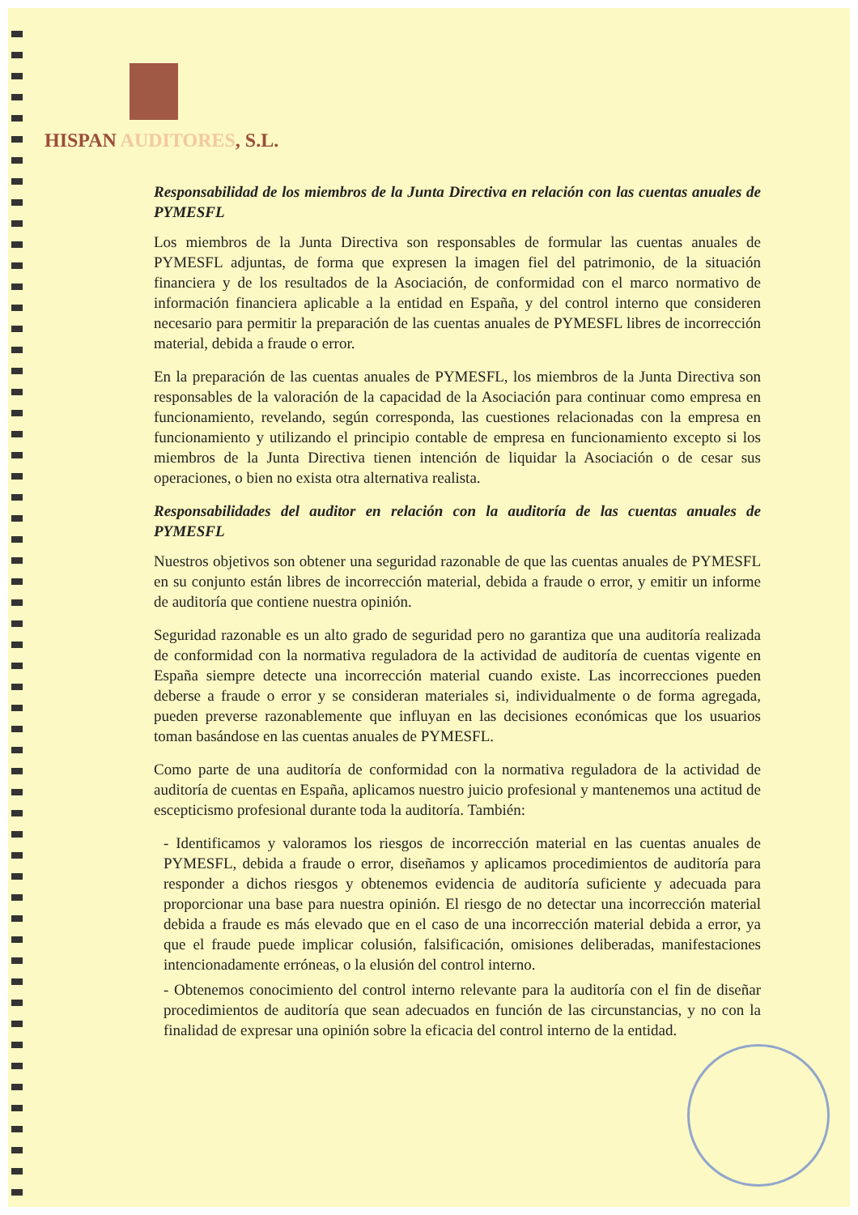HISPAN AUDITORES, S.L.
Responsabilidad de los miembros de la Junta Directiva en relación con las cuentas anuales de PYMESFL
Los miembros de la Junta Directiva son responsables de formular las cuentas anuales de PYMESFL adjuntas, de forma que expresen la imagen fiel del patrimonio, de la situación financiera y de los resultados de la Asociación, de conformidad con el marco normativo de información financiera aplicable a la entidad en España, y del control interno que consideren necesario para permitir la preparación de las cuentas anuales de PYMESFL libres de incorrección material, debida a fraude o error.
En la preparación de las cuentas anuales de PYMESFL, los miembros de la Junta Directiva son responsables de la valoración de la capacidad de la Asociación para continuar como empresa en funcionamiento, revelando, según corresponda, las cuestiones relacionadas con la empresa en funcionamiento y utilizando el principio contable de empresa en funcionamiento excepto si los miembros de la Junta Directiva tienen intención de liquidar la Asociación o de cesar sus operaciones, o bien no exista otra alternativa realista.
Responsabilidades del auditor en relación con la auditoría de las cuentas anuales de PYMESFL
Nuestros objetivos son obtener una seguridad razonable de que las cuentas anuales de PYMESFL en su conjunto están libres de incorrección material, debida a fraude o error, y emitir un informe de auditoría que contiene nuestra opinión.
Seguridad razonable es un alto grado de seguridad pero no garantiza que una auditoría realizada de conformidad con la normativa reguladora de la actividad de auditoría de cuentas vigente en España siempre detecte una incorrección material cuando existe. Las incorrecciones pueden deberse a fraude o error y se consideran materiales si, individualmente o de forma agregada, pueden preverse razonablemente que influyan en las decisiones económicas que los usuarios toman basándose en las cuentas anuales de PYMESFL.
Como parte de una auditoría de conformidad con la normativa reguladora de la actividad de auditoría de cuentas en España, aplicamos nuestro juicio profesional y mantenemos una actitud de escepticismo profesional durante toda la auditoría. También:
- Identificamos y valoramos los riesgos de incorrección material en las cuentas anuales de PYMESFL, debida a fraude o error, diseñamos y aplicamos procedimientos de auditoría para responder a dichos riesgos y obtenemos evidencia de auditoría suficiente y adecuada para proporcionar una base para nuestra opinión. El riesgo de no detectar una incorrección material debida a fraude es más elevado que en el caso de una incorrección material debida a error, ya que el fraude puede implicar colusión, falsificación, omisiones deliberadas, manifestaciones intencionadamente erróneas, o la elusión del control interno.
- Obtenemos conocimiento del control interno relevante para la auditoría con el fin de diseñar procedimientos de auditoría que sean adecuados en función de las circunstancias, y no con la finalidad de expresar una opinión sobre la eficacia del control interno de la entidad.